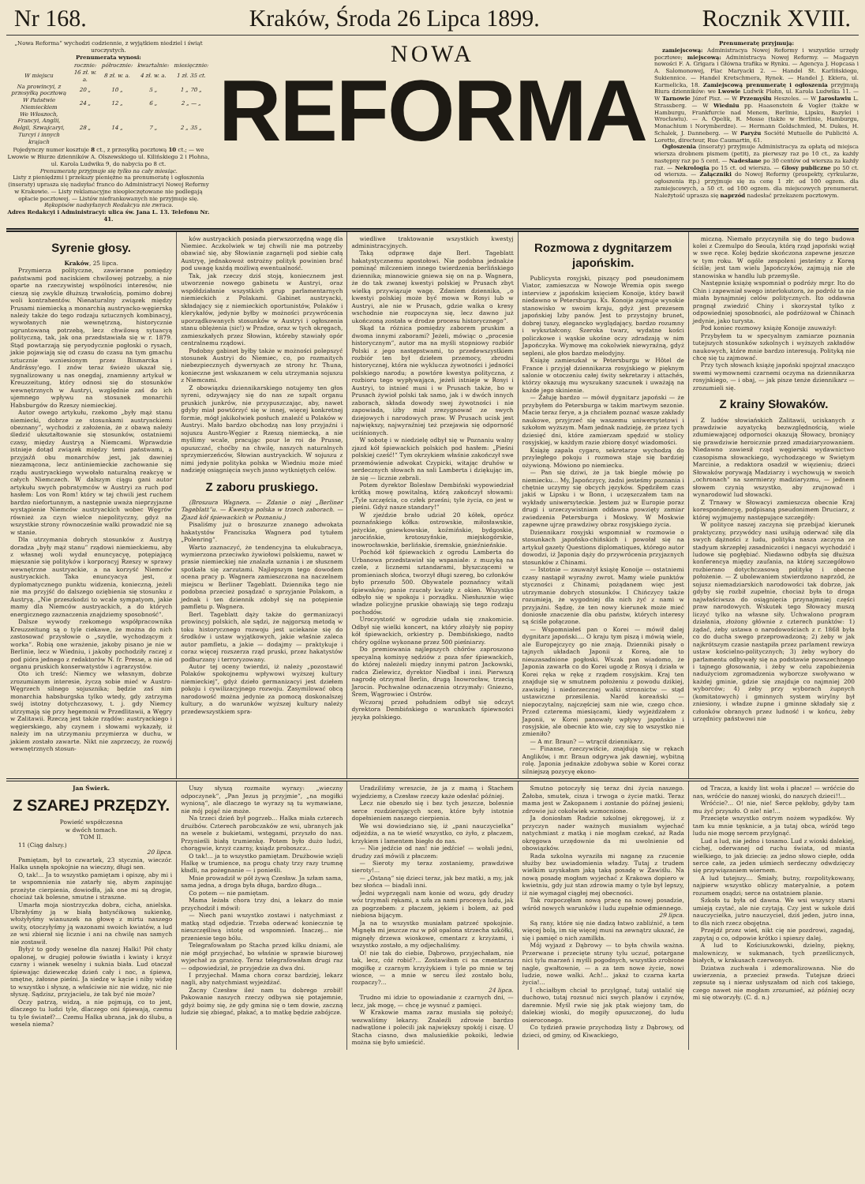Nr 168. Kraków, Środa 26 Lipca 1899. Rocznik XVIII.
„Nowa Reforma“ wychodzi codziennie, z wyjątkiem niedziel i świąt uroczystych.
Prenumerata wynosi:
| | rocznie: | półrocznie: | kwartalnie: | miesięcznie: |
| --- | --- | --- | --- | --- |
| W miejscu | 16 zł. w. a. | 8 zł. w. a. | 4 zł. w. a. | 1 zł. 35 ct. |
| Na prowincyi, z przesyłką pocztową | 20 „ | 10 „ | 5 „ | 1 „ 70 „ |
| W Państwie Niemieckiem | 24 „ | 12 „ | 6 „ | 2 „ — „ |
| We Włoszech, Francyi, Anglii, Belgii, Szwajcaryi, Turcyi i innych krajach | 28 „ | 14 „ | 7 „ | 2 „ 35 „ |
Pojedynczy numer kosztuje 8 ct., z przesyłką pocztową 10 ct.; — we Lwowie w Biurze dzienników A. Olszewskiego ul. Kilińskiego 2 i Plohna, ul. Karola Ludwika 9, do nabycia po 8 ct.
Prenumeratę przyjmuje się tylko na cały miesiąc.
Listy z pieniędzmi i przekazy pieniężne na prenumeratę i ogłoszenia (inseraty) uprasza się nadsyłać franco do Administracyi Nowej Reformy w Krakowie. — Listy reklamacyjne nieopieczętowane nie podlegają opłacie pocztowej. — Listów niefrankowanych nie przyjmuje się.
Rękopisów nadsyłanych Redakcya nie zwraca.
Adres Redakcyi i Administracyi: ulica św. Jana L. 13. Telefonu Nr. 41.
NOWA
REFORMA
Prenumeratę przyjmują:
zamiejscową: Administracya Nowej Reformy i wszystkie urzędy pocztowe; miejscową: Administracya Nowej Reformy. — Magazyn nowości F. A. Grigara i Główna trafika w Rynku. — Agencya J. Hopcasa i A. Salomonowej, Plac Maryacki 2. — Handel St. Karlińskiego, Sukiennice. — Handel Kretschmera, Rynek. — Handel J. Ekiera, ul. Karmelicka, 18. Zamiejscową prenumeratę i ogłoszenia przyjmują Biura dzienników: we Lwowie Ludwik Plohn, ul. Karola Ludwika 11. — W Tarnowie Józef Pisz. — W Przemyślu Heszeles. — W Jarosławiu L. Strassberg. — W Wiedniu pp. Haasenstein & Vogler (także w Hamburgu, Frankfurcie nad Menem, Berlinie, Lipsku, Bazylei i Wrocławiu). — A. Opelik, R. Mosse (także w Berlinie, Hamburgu, Monachium i Norymberdze). — Hermann Goldschmied, M. Dukes, H. Schalek, J. Danneberg. — W Paryżu Société Mutuelle de Publicité A. Lorette, directeur, Rue Caumartin, 61.
Ogłoszenia (inseraty) przyjmuje Administracya za opłatą od miejsca wiersza drobnem pismem (petit), za pierwszy raz po 10 ct., za każdy następny raz po 5 cent. — Nadesłane po 30 centów od wiersza za każdy raz. — Nekrologia po 15 ct. od wiersza. — Głosy publiczne po 50 ct. od wiersza. — Załączniki do Nowej Reformy (prospekty, cyrkularze, ogłoszenia itp.) przyjmuje się za cenę 1 złr. od 100 egzem. dla zamiejscowych, a 50 ct. od 100 egzem. dla miejscowych prenumerat. Należytość uprasza się naprzód nadesłać przekazem pocztowym.
Syrenie głosy.
Kraków, 25 lipca.
Przymierza polityczne, zawierane pomiędzy państwami pod naciskiem chwilowej potrzeby, a nie oparte na rzeczywistej wspólności interesów, nie cieszą się zwykle dłuższą trwałością, pomimo dobrej woli kontrahentów. Nienaturalny związek między Prusami niemiecką a monarchią austryacko-węgierską należy także do tego rodzaju sztucznych kombinacyj, wywołanych nie wewnętrzną, historycznie ugruntowaną potrzebą, lecz chwilową sytuacyą polityczną, tak, jak ona przedstawiała się w r. 1879. Stąd powtarzają się peryodycznie pogłoski o rysach, jakie pojawiają się od czasu do czasu na tym gmachu sztucznie wzniesionym przez Bismarcka i Andrássy'ego. I znów teraz świeżo ukazał się, sygnalizowany u nas onegdaj, znamienny artykuł w Kreuzzeitung, który odnosi się do stosunków wewnętrznych w Austryi, względnie zaś do ich ujemnego wpływu na stosunek monarchii Habsburgów do Rzeszy niemieckiej.
Autor owego artykułu, rzekomo „były mąż stanu niemiecki, dobrze ze stosunkami austryackiemi obeznany“, wychodzi z założenia, że z obawą należy śledzić ukształtowanie się stosunków, ostatniemi czasy, między Austryą a Niemcami. Wprawdzie istnieje dotąd związek między temi państwami, a przyjaźń obu monarchów jest, jak dawniej niezamącona, lecz antiniemieckie zachowanie się rządu austryackiego wywołało naturalną reakcyę w całych Niemczech. W dalszym ciągu gani autor artykułu swych pobratymców w Austryi za ruch pod hasłem: Los von Rom! który w tej chwili jest ruchem bardzo niefortunnym, a następnie uważa nieprzyjazne wystąpienie Niemców austryackich wobec Węgrów również za czyn wielce niepolityczny, gdyż na wszystkie strony równocześnie walki prowadzić nie są w stanie.
Dla utrzymania dobrych stosunków z Austryą doradza „były mąż stanu“ rządowi niemieckiemu, aby z własnej woli wydał enuncyacyę, potępiającą mięszanie się polityków i korporacyj Rzeszy w sprawy wewnętrzne austryackie, a na korzyść Niemców austryackich. Taka enuncyacya jest, z dyplomatycznego punktu widzenia, konieczną, jeżeli nie ma przyjść do dalszego oziębienia się stosunku z Austryą. „Nie przeszkodzi to wcale sympatyom, jakie mamy dla Niemców austryackich, a do których energicznego zaznaczenia znajdziemy sposobność“.
Dalsze wywody rzekomego współpracownika Kreuzzeitung są o tyle ciekawe, że można do nich zastosować przysłowie o „szydle, wychodzącym z worka“. Robią one wrażenie, jakoby pisano je nie w Berlinie, lecz w Wiedniu, i jakoby pochodziły raczej z pod pióra jednego z redaktorów N. fr. Presse, a nie od organu pruskich konserwatystów i agrarzystów.
Oto ich treść: Niemcy we własnym, dobrze zrozumianym interesie, życzą sobie mieć w Austro-Węgrzech silnego sojusznika; będzie zaś nim monarchia habsburgska tylko wtedy, gdy zatrzyma swój istotny dotychczasowy, t. j. gdy Niemcy utrzymają się przy hegemonii w Przedlitawii, a Węgry w Zalitawii. Rzeczą jest także rządów: austryackiego i węgierskiego, aby czynem i słowami wykazały, iż należy im na utrzymaniu przymierza w duchu, w jakiem zostało zawarte. Nikt nie zaprzeczy, że rozwój wewnętrznych stosun-
ków austryackich posiada pierwszorzędną wagę dla Niemiec. Aczkolwiek w tej chwili nie ma potrzeby obawiać się, aby Słowianie zagarnęli pod siebie całą Austryę, jednakowoż ostrożny polityk powinien brać pod uwagę każdą możliwą ewentualność.
Tak, jak rzeczy dziś stoją, koniecznem jest utworzenie nowego gabinetu w Austryi, oraz współdziałanie wszystkich grup parlamentarnych niemieckich z Polakami. Gabinet austryacki, składający się z niemieckich oportunistów, Polaków i klerykałów, jedynie byłby w możności przywrócenia uporządkowanych stosunków w Austryi i ogłoszenia stanu oblężenia (sic!) w Pradze, oraz w tych okręgach, zamieszkałych przez Słowian, któreby stawiały opór centralnemu rządowi.
Podobny gabinet byłby także w możności polepszyć stosunek Austryi do Niemiec, co, po rozmaitych niebezpiecznych dywersyach ze strony hr. Thuna, konieczne jest wskazanem w celu utrzymania sojuszu z Niemcami.
Z obowiązku dziennikarskiego notujemy ten głos syreni, odzywający się do nas ze szpalt organu pruskich junkrów, nie przypuszczając, aby, nawet gdyby miał powtórzyć się w innej, więcej konkretnej formie, mógł jakikolwiek posłuch znaleźć u Polaków w Austryi. Mało bardzo obchodzą nas losy przyjaźni i sojuszu Austro-Węgier z Rzeszą niemiecką, a nie myślimy wcale, pracując pour le roi de Prusse, opuszczać, choćby na chwilę, naszych naturalnych sprzymierzeńców, Słowian austryackich. W sojuszu z nimi jedynie polityka polska w Wiedniu może mieć nadzieję osiągnięcia swych jasno wytkniętych celów.
Z zaboru pruskiego.
(Broszura Wagnera. — Zdanie o niej „Berliner Tageblatt“u. — Kwestya polska w trzech zaborach. — Zjazd kół śpiewackich w Poznaniu.)
Pisaliśmy już o broszurze znanego adwokata hakatystów Franciszka Wagnera pod tytułem „Polenring“.
Warto zaznaczyć, że tendencyjna ta elukubracya, wymierzona przeciwko żywiołowi polskiemu, nawet w prasie niemieckiej nie znalazła uznania i ze słusznem spotkała się zarzutami. Najlepszym tego dowodem ocena pracy p. Wagnera zamieszczona na naczelnem miejscu w Berliner Tageblatt. Dziennika tego nie podobna przecież posądzać o sprzyjanie Polakom, a jednak i ten dziennik zdobył się na potępienie pamfletu p. Wagnera.
Berl. Tageblatt dąży także do germanizacyi prowincyj polskich, ale sądzi, że najgorszą metodą w toku historycznego rozwoju jest uciekanie się do środków i ustaw wyjątkowych, jakie właśnie zaleca autor pamfletu, a jakie — dodajmy — praktykuje i coraz więcej rozszerza rząd pruski, przez hakatystów podburzany i terroryzowany.
Autor tej oceny twierdzi, iż należy „pozostawić Polaków spokojnemu wpływowi wyższej kultury niemieckiej“, gdyż dzieło germanizacyi jest dziełem pokoju i cywilizacyjnego rozwoju. Zasymilować obcą narodowość można jedynie za pomocą doskonalszej kultury, a do warunków wyższej kultury należy przedewszystkiem spra-
wiedliwe traktowanie wszystkich kwestyj administracyjnych.
Taką odprawę daje Berl. Tageblatt hakatystycznemu apostołowi. Nie podobna jednakże pominąć milczeniem innego twierdzenia berlińskiego dziennika; mianowicie gniewa się on na p. Wagnera, że do tak zwanej kwestyi polskiej w Prusach zbyt wielką przywiązuje wagę. Zdaniem dziennika, „o kwestyi polskiej może być mowa w Rosyi lub w Austryi, ale nie w Prusach, gdzie walka o kresy wschodnie nie rozpoczyna się, lecz dawno już ukończoną została w drodze procesu historycznego“.
Skąd ta różnica pomiędzy zaborem pruskim a dwoma innymi zaborami? Jeżeli, mówiąc o „procesie historycznym“, autor ma na myśli stopniowy rozbiór Polski z jego następstwami, to przedewszystkiem rozbiór ten był dziełem przemocy, zbrodni historycznej, która nie wyklucza żywotności i jedności polskiego narodu; a powtóre kwestya polityczna, z rozbioru tego wypływająca, jeżeli istnieje w Rosyi i Austryi, to istnieć musi i w Prusach także, bo w Prusach żywioł polski tak samo, jak i w dwóch innych zaborach, składa dowody swej żywotności i nie zapowiada, iżby miał zrezygnować ze swych dziejowych i narodowych praw. W Prusach ucisk jest największy, najwyraźniej też przejawia się odporność uciśnionych.
W sobotę i w niedzielę odbył się w Poznaniu walny zjazd kół śpiewackich polskich pod hasłem: „Pieśni polskiej cześć!“ Tym okrzykiem właśnie zakończył swe przemówienie adwokat Czypicki, witając druhów w serdecznych słowach na sali Lamberta i dziękując im, że się — licznie zebrali.
Potem dyrektor Bolesław Dembiński wypowiedział krótką mowę powitalną, którą zakończył słowami: „Tyle szczęścia, co człek prześni; tyle życia, co jest w pieśni. Gdyż nasze standary!“
W zjeździe brało udział 20 kółek, oprócz poznańskiego kółka: ostrowskie, miłosławskie, jeżyckie, gniewkowskie, koźmińskie, bydgoskie, jarocińskie, krotoszyńskie, miejskogórskie, inowrocławskie, berlińskie, śremskie, gnieźnieńskie.
Pochód kół śpiewackich z ogrodu Lamberta do Urbanowa przedstawiał się wspaniale: z muzyką na czele, z licznemi sztandarami, błyszczącemi w promieniach słońca, tworzył długi szereg, bo członków było przeszło 500. Obywatele poznańscy witali śpiewaków; panie rzucały kwiaty z okien. Wszystko odbyło się w spokoju i porządku. Niesłusznie więc władze policyjne pruskie obawiają się tego rodzaju pochodów.
Uroczystość w ogrodzie udała się znakomicie. Odbył się wielki koncert, na który złożyły się popisy kół śpiewackich, orkiestry p. Dembińskiego, nadto chóry ogólne wykonane przez 500 pieśniarzy.
Do premiowania najlepszych chórów zaproszono specyalną komisyę sędziów z poza sfer śpiewackich, do której należeli między innymi patron Jackowski, radca Zielewicz, dyrektor Niedbał i inni. Pierwszą nagrodę otrzymał Berlin, drugą Inowrocław, trzecią Jarocin. Pochwalne odznaczenia otrzymały: Gniezno, Śrem, Wągrowiec i Ostrów.
Wczoraj przed południem odbył się odczyt dyrektora Dembińskiego o warunkach śpiewności języka polskiego.
Rozmowa z dygnitarzem japońskim.
Publicysta rosyjski, piszący pod pseudonimem Viator, zamieszcza w Nowoje Wremia opis swego interview z japońskim księciem Konoije, który bawił niedawno w Petersburgu. Ks. Konoije zajmuje wysokie stanowisko w swoim kraju, gdyż jest prezesem japońskiej Izby panów. Jest to przystojny brunet, dobrej tuszy, elegancko wyglądający, bardzo rozumny i wykształcony. Szeroka twarz, wydatne kości policzkowe i wąskie ukośne oczy zdradzają w nim Japończyka. Wymowę ma cokolwiek niewyraźną, gdyż sepleni, ale głos bardzo melodyjny.
Książę zamieszkał w Petersburgu w Hôtel de France i przyjął dziennikarza rosyjskiego w pięknym salonie w otoczeniu całej świty sekretarzy i attachés, którzy okazują mu wyszukany szacunek i uważają na każde jego skinienie.
— Żałuję bardzo — mówił dygnitarz japoński — że przybyłem do Petersburga w takim martwym sezonie. Macie teraz ferye, a ja chciałem poznać wasze zakłady naukowe, przyjrzeć się waszemu uniwersytetowi i szkołom wyższym. Mam jednak nadzieję, że przez tych dziesięć dni, które zamierzam spędzić w stolicy rosyjskiej, w każdym razie zbiorę dosyć wiadomości.
Książę zapala cygaro, sekretarze wychodzą do przyległego pokoju i rozmowa staje się bardziej ożywioną. Mówiono po niemiecku.
— Pan się dziwi, że ja tak biegle mówię po niemiecku... My, Japończycy, żadni jesteśmy poznania i chętnie uczymy się obcych języków. Spędziłem czas jakiś w Lipsku i w Bonn, i uczęszczałem tam na wykłady uniwersyteckie. Jestem już w Europie poraz drugi i urzeczywistniam oddawna powzięty zamiar zwiedzenia Petersburga i Moskwy. W Moskwie zapewne ujrzę prawdziwy obraz rosyjskiego życia.
Dziennikarz rosyjski wspomniał w rozmowie o stosunkach japońsko-chińskich i powołał się na artykuł gazety Questions diplomatiques, którego autor dowodzi, iż Japonia dąży do przywrócenia przyjaznych stosunków z Chinami.
— Istotnie — zauważył książę Konoije — ostatniemi czasy nastąpił wyraźny zwrot. Mamy wiele punktów styczności z Chinami; pożądanem więc jest utrzymanie dobrych stosunków. I Chińczycy także rozumieją, że wygodniej dla nich żyć z nami w przyjaźni. Sądzę, że ten nowy kierunek może mieć doniosłe znaczenie dla obu państw, których interesy są ściśle połączone.
— Wspomniałeś pan o Korei — mówił dalej dygnitarz japoński.... O kraju tym piszą i mówią wiele, ale Europejczycy go nie znają. Dzienniki pisały o tajnych układach Japonii z Koreą, ale to nieuzasadnione pogłoski. Wszak pan wiadomo, że Japonia zawarła co do Korei ugodę z Rosyą i działa w Korei ręka w rękę z rządem rosyjskim. Kraj ten znajduje się w smutnem położeniu z powodu dzikiej, zawiszłej i niedorzecznej walki stronnictw — stąd ustawiczne przesilenia. Naród koreański — niepoczytalny, najczęściej sam nie wie, czego chce. Przed czterema miesiącami, kiedy wyjeżdżałem z Japonii, w Korei panowały wpływy japońskie i rosyjskie, ale obecnie kto wie, czy się to wszystko nie zmieniło?
— A mr. Braun? — wtrącił dziennikarz.
— Finanse, rzeczywiście, znajdują się w rękach Anglików, i mr. Braun odgrywa jak dawniej, wybitną rolę. Japonia jednakże zdobywa sobie w Korei coraz silniejszą pozycyę ekono-
miczną. Niemało przyczyniła się do tego budowa kolei z Czemulpo do Seoula, którą rząd japoński wziął w swe ręce. Kolej będzie skończona zapewne jeszcze w tym roku. W ogóle zespoleni jesteśmy z Koreą ściśle; jest tam wielu Japończyków, zajmują nie złe stanowiska w handlu lub przemyśle.
Następnie książę wspomniał o podróży mrgr. Ito do Chin i zapewniał swego interlokutora, że podróż ta nie miała bynajmniej celów politycznych. Ito oddawna pragnął zwiedzić Chiny i skorzystał tylko z odpowiedniej sposobności, ale podróżował w Chinach jedynie, jako turysta.
Pod koniec rozmowy książę Konoije zauważył:
Przybyłem tu w specyalnym zamiarze poznania tutejszych stosunków szkolnych i wyższych zakładów naukowych, które mnie bardzo interesują. Polityką nie chcę się tu zajmować.
Przy tych słowach książę japoński spojrzał znacząco swemi wymownemi czarnemi oczyma na dziennikarza rosyjskiego, — i obaj, — jak pisze tenże dziennikarz — zrozumieli się.
Z krainy Słowaków.
Z ludów słowiańskich Zalitawii, uciskanych z prawdziwie azyatycką bezwzględnością, wiele zdumiewającej odporności okazują Słowacy, broniący się prawdziwie heroicznie przed zmadziaryzowaniem. Niedawno zawiesił rząd węgierski wydawnictwo czasopisma słowackiego, wychodzącego w Swiętym Marcinie, a redaktora osadził w więzieniu; dzieci Słowaków porywają Madziarzy i wychowują w swoich „ochronach“ na szermierzy madziaryzmu, — jednem słowem czynią wszystko, aby zrujnować i wynarodowić lud słowacki.
Z Trnawy w Słowacyi zamieszcza obecnie Kraj korespondencyę, podpisaną pseudonimem Druciarz, z której wyjmujemy następujące szczegóły:
W polityce naszej zaczyna się przebijać kierunek praktyczny, przywódcy nasi usiłują oderwać siłę dla swych dążności z ludu, polityka nasza zaczyna ze stadyum skrzepłej zasadniczości i negacyi wychodzić i ludowe się pogłębiać. Niedawno odbyła się dłuższa konferencya między zaufania, na której szczegółowo rozbierano dotychczasową politykę i obecne położenie. — Z ubolewaniem stwierdzono naprzód, że sojusz niemadziarskich narodowości tak dobrze, jak gdyby się rozbił zupełnie, chociaż była to droga najwłaściwsza do osiągnięcia przynajmniej części praw narodowych. Wskutek tego Słowacy muszą liczyć tylko na własne siły. Uchwalono program działania, złożony głównie z czterech punktów: 1) żądać, żeby ustawa o narodowościach z r. 1868 była co do ducha swego przeprowadzoną; 2) żeby w jak najkrótszym czasie nastąpiła przez parlament rewizya ustaw kościelno-politycznych; 3) żeby wybory do parlamentu odbywały się na podstawie powszechnego i tajnego głosowania, i żeby w celu zapobieżenia nadużyciom zgromadzenia wyborcze swoływano w każdej gminie, gdzie się znajduje co najmniej 200 wyborców; 4) żeby przy wyborach żupnych (komitatowych) i gminnych system wirylny był zniesiony, i władze żupne i gminne składały się z członków obranych przez ludność i w końcu, żeby urzędnicy państwowi nie
Jan Świerk.
Z SZAREJ PRZĘDZY.
Powieść współczesna
w dwóch tomach.
TOM II.
11 (Ciąg dalszy.)
20 lipca.
Pamiętam, był to czwartek, 23 stycznia, wieczór. Halka usnęła spokojnie na wieczny, długi sen.
O, tak!... Ja to wszystko pamiętam i opiszę, aby mi i te wspomnienia nie zatarły się, abym zapisując przeżyte cierpienia, dowiodła, jak one mi są drogie, chociaż tak bolesne, smutne i straszne.
Umarła moja siostrzyczka dobra, cicha, anielska. Ubrałyśmy ją w białą batysćikową sukienkę, włożyłyśmy wianuszek na głowę z mirtu naszego uwity, otoczyłyśmy ją wazonami swoich kwiatów, a lud ze wsi zbierał się licznie i ani na chwilę nas samych nie zostawił.
Byłyż to gody weselne dla naszej Halki! Pół chaty opalonej, w drugiej połowie światła i kwiaty i krzyż czarny i wianek weselny i suknia biała. Lud otaczał śpiewając dzieweczkę dzień cały i noc, a śpiewa, smętne, żałosne pieśni. Ja siedzę w kącie i niby widzę to wszystko i słyszę, a właściwie nic nie widzę, nic nie słyszę. Sądzisz, przyjacielu, że tak być nie może?
Oczy patrzą, widzą, a nie pojmują, co to jest, dlaczego tu ludzi tyle, dlaczego oni śpiewają, czemu tu tyle świateł?... Czemu Halka ubrana, jak do ślubu, a wesela niema?
Uszy słyszą rozmaite wyrazy: „wieczny odpoczynek“, „Pan Jezus ją przyjmie“, „na mogiłki wyniosą“, ale dlaczego te wyrazy są tu wymawiane, nie mój pojąć nie może.
Na trzeci dzień był pogrzeb... Halka miała czterech drużbów. Czterech parobczaków ze wsi, ubranych jak na wesele z bukietami, wstęgami, przyszło do nas. Przynieśli białą trumienkę. Potem było dużo ludzi, chorągwie, krzyż czarny, ksiądz proboszcz...
O tak!... ja to wszystko pamiętam. Drużbowie wzięli Halkę w trumience, na progu chaty trzy razy trumnę kładli, na pożegnanie — i ponieśli.
Mnie prowadził w pół żywą Czesław. Ja szłam sama, sama jedna, a droga była długa, bardzo długa...
Co potem — nie pamiętam.
Mama leżała chora trzy dni, a lekarz do mnie przychodził i mówił:
— Niech pani wszystko zostawi i natychmiast z matką stąd odjedzie. Trzeba oderwać koniecznie tę nieszczęśliwą istotę od wspomnień. Inaczej... nie przeniesie tego bólu.
Telegrafowałam po Stacha przed kilku dniami, ale nie mógł przyjechać, bo właśnie w sprawie biurowej wyjechał za granicę. Teraz telegrafowałam drugi raz — odpowiedział, że przyjedzie za dwa dni.
I przyjechał. Mama chora coraz bardziej, lekarz nagli, aby natychmiast wyjeżdżać.
Zacny Czesław ileż nam tu dobrego zrobił! Pakowanie naszych rzeczy odbywa się potajemnie, gdyż boimy się, że gdy gmina się o tem dowie, zaczną ludzie się zbiegać, płakać, a to matkę będzie zabójcze.
Uradziliśmy wreszcie, że ja z mamą i Stachem wyjedziemy, a Czesław rzeczy każe odesłać później.
Lecz nie obeszło się i bez tych jeszcze, bolesnie serce rozdzierających scen, które były istotnie dopełnieniem naszego cierpienia.
We wsi dowiedziano się, iż „pani nauczycielka“ odjeżdża, a na te wieść wszystko, co żyło, z płaczem, krzykiem i lamentem biegło do nas.
— Nie jedźcie od nas! nie jedźcie! — wołali jedni, drudzy zaś mówili z płaczem:
— Sieroty my teraz zostaniemy, prawdziwe sieroty!...
— „Ostaną“ się dzieci teraz, jak bez matki, a my, jak bez słońca — biadali inni.
Jedni wyprzęgali nam konie od wozu, gdy drudzy wóz trzymali rękami, a szła za nami procesya ludu, jak za pogrzebem: z płaczem, jękiem i bolem, aż pod niebiosa bijącym.
Ja na to wszystko musiałam patrzeć spokojnie. Mignęła mi jeszcze raz w pół opalona strzecha szkółki, mignęły drzewa wioskowe, cmentarz z krzyżami, i wszystko zostało, a my odjechaliśmy.
O! nie tak do ciebie, Dąbrowo, przyjechałam, nie tak, lecz, cóż robić?... Zostawiłam ci na cmentarzu mogiłkę z czarnym krzyżykiem i tyle po mnie w tej wiosce, — a mnie w sercu ileż zostało bolu, rozpaczy?...
24 lipca.
Trudno mi idzie to opowiadanie z czarnych dni, — lecz, jak mogę, — chcę je wysnuć z pamięci.
W Krakowie mama zaraz musiała się położyć; wezwaliśmy lekarzy. Znaleźli zdrowie bardzo nadwątlone i polecili jak największy spokój i ciszę. U Stacha ciasno, dwa malusieńkie pokoiki, ledwie można się było umieścić.
Smutno potoczyły się teraz dni życia naszego. Żałoba, smutek, cisza i trwoga o życie matki. Teraz mama jest w Zakopanem i zostanie do późnej jesieni; zdrowie już cokolwiek wzmocnione.
Ja doniosłam Radzie szkolnej okręgowej, iż z przyczyn nader ważnych musiałam wyjechać natychmiast z matką i nie mogłam czekać, aż Rada okręgowa urzędownie da mi uwolnienie od obowiązków.
Rada szkolna wyraziła mi naganę za rzucenie służby bez uwiadomienia władzy. Tutaj z trudem wielkim uzyskałam jaką taką posadę w Zawiślu. Na nową posadę mogłam wyjechać z Krakowa dopiero w kwietniu, gdy już stan zdrowia mamy o tyle był lepszy, iż nie wymagał ciągłej mej obecności.
Tak rozpoczęłam nową pracę na nowej posadzie, wśród nowych warunków i ludu zupełnie odmiennego.
29 lipca.
Są rany, które się nie dadzą łatwo zabliźnić, a tem więcej bolą, im się więcej musi na zewnątrz ukazać, że się i pamięć o nich zamilkła.
Mój wyjazd z Dąbrowy — to była chwila ważna. Przerwane i przecięte struny tylu uczuć, potargane nici tylu marzeń i myśli pogodnych, wszystko zrobione nagle, gwałtownie, — a za tem nowe życie, nowi ludzie, nowe walki. Ach!... jakaż to czarna karta życia!...
I chciałbym chciał to przylgnąć, tutaj ustalić się duchowo, tutaj rozsnuć nici swych planów i czynów, daremnie. Myśl rwie się jak ptak wiejony tam, do dalekiej wioski, do mogiły opuszczonej, do ludu osieroconego.
Co tydzień prawie przychodzą listy z Dąbrowy, od dzieci, od gminy, od Kiwackiego,
od Tracza, a każdy list woła i płacze! — wróćcie do nas, wróćcie do naszej wioski, do naszych dzieci!!...
Wróćcie?... O! nie, nie! Serce pękłoby, gdyby tam mu żyć przyszło. O nie! nie!...
Przecięte wszystko ostrym nożem wypadków. Wy tam ku mnie tęsknicie, a ja tutaj obca, wśród tego ludu nie mogę sercem przylgnąć.
Lud a lud, nie jedno i tosamo. Lud z wioski dalekiej, cichej, oderwanej od ruchu świata, od miasta wielkiego, to jak dziecię: za jedno słowo ciepłe, odda serce całe, za jeden uśmiech serdeczny odwdzięczy się przywiązaniem wiernem.
A lud tutejszy.... Śmiały, butny, rozpolitykowany, najpierw wszystko obliczy materyalnie, a potem rozumem osądzi; serce na ostatniem planie.
Szkoła tu była od dawna. We wsi wszyscy starsi umieją czytać, ale nie czytają. Czy jest w szkole dziś nauczycielka, jutro nauczyciel, dziś jeden, jutro inna, to dla nich rzecz obojętna.
Przejdź przez wieś, nikt cię nie pozdrowi, zagadaj, zapytaj o co, odpowie krótko i spieszy dalej.
A lud to Kościuszkowski, dzielny, piękny, malowniczy, w sukmanach, tych prześlicznych, białych, w krakusach czerwonych.
Dziatwa zuchwała i zdemoralizowana. Nie do uwierzenia, a przecież prawda. Tutejsze dzieci zepsute są i nieraz usłyszałam od nich coś takiego, czego nawet nie mogłam zrozumieć, aż później oczy mi się otworzyły. (C. d. n.)